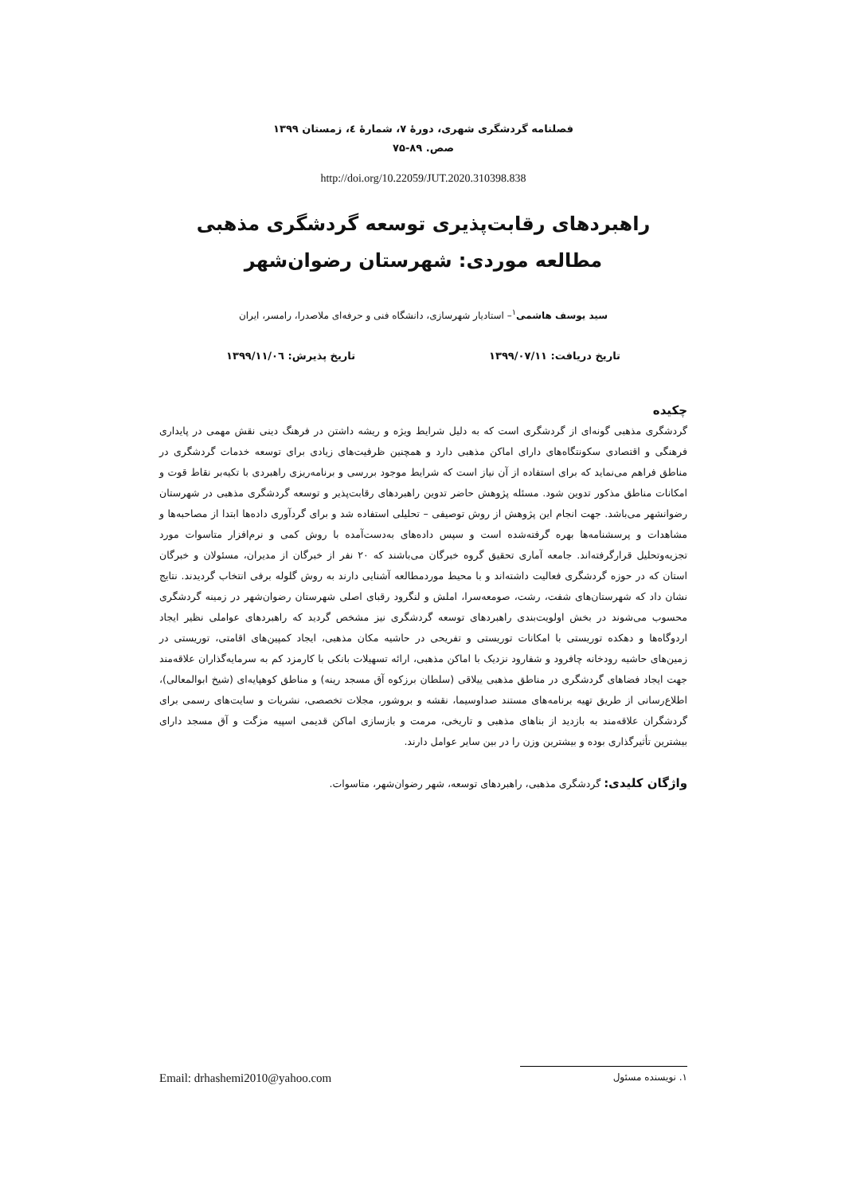فصلنامه گردشگری شهری، دورهٔ ۷، شمارهٔ ٤، زمستان ۱۳۹۹
صص. ۸۹-۷۵
http://doi.org/10.22059/JUT.2020.310398.838
راهبردهای رقابت‌پذیری توسعه گردشگری مذهبی
مطالعه موردی: شهرستان رضوان‌شهر
سید یوسف هاشمی<sup>۱</sup>– استادیار شهرسازی، دانشگاه فنی و حرفه‌ای ملاصدرا، رامسر، ایران
تاریخ دریافت: ۱۳۹۹/۰۷/۱۱ تاریخ پذیرش: ۱۳۹۹/۱۱/۰٦
چکیده
گردشگری مذهبی گونه‌ای از گردشگری است که به دلیل شرایط ویژه و ریشه داشتن در فرهنگ دینی نقش مهمی در پایداری فرهنگی و اقتصادی سکونتگاه‌های دارای اماکن مذهبی دارد و همچنین ظرفیت‌های زیادی برای توسعه خدمات گردشگری در مناطق فراهم می‌نماید که برای استفاده از آن نیاز است که شرایط موجود بررسی و برنامه‌ریزی راهبردی با تکیه‌بر نقاط قوت و امکانات مناطق مذکور تدوین شود. مسئله پژوهش حاضر تدوین راهبردهای رقابت‌پذیر و توسعه گردشگری مذهبی در شهرستان رضوانشهر می‌باشد. جهت انجام این پژوهش از روش توصیفی – تحلیلی استفاده شد و برای گردآوری داده‌ها ابتدا از مصاحبه‌ها و مشاهدات و پرسشنامه‌ها بهره گرفته‌شده است و سپس داده‌های به‌دست‌آمده با روش کمی و نرم‌افزار متاسوات مورد تجزیه‌وتحلیل قرارگرفته‌اند. جامعه آماری تحقیق گروه خبرگان می‌باشند که ۲۰ نفر از خبرگان از مدیران، مسئولان و خبرگان استان که در حوزه گردشگری فعالیت داشته‌اند و با محیط موردمطالعه آشنایی دارند به روش گلوله برفی انتخاب گردیدند. نتایج نشان داد که شهرستان‌های شفت، رشت، صومعه‌سرا، املش و لنگرود رقبای اصلی شهرستان رضوان‌شهر در زمینه گردشگری محسوب می‌شوند در بخش اولویت‌بندی راهبردهای توسعه گردشگری نیز مشخص گردید که راهبردهای عواملی نظیر ایجاد اردوگاه‌ها و دهکده توریستی با امکانات توریستی و تفریحی در حاشیه مکان مذهبی، ایجاد کمپین‌های اقامتی، توریستی در زمین‌های حاشیه رودخانه چافرود و شفارود نزدیک با اماکن مذهبی، ارائه تسهیلات بانکی با کارمزد کم به سرمایه‌گذاران علاقه‌مند جهت ایجاد فضاهای گردشگری در مناطق مذهبی ییلاقی (سلطان برزکوه آق مسجد رینه) و مناطق کوهپایه‌ای (شیخ ابوالمعالی)، اطلاع‌رسانی از طریق تهیه برنامه‌های مستند صداوسیما، نقشه و بروشور، مجلات تخصصی، نشریات و سایت‌های رسمی برای گردشگران علاقه‌مند به بازدید از بناهای مذهبی و تاریخی، مرمت و بازسازی اماکن قدیمی اسپیه مزگت و آق مسجد دارای بیشترین تأثیرگذاری بوده و بیشترین وزن را در بین سایر عوامل دارند.
واژگان کلیدی: گردشگری مذهبی، راهبردهای توسعه، شهر رضوان‌شهر، متاسوات.
۱. نویسنده مسئول Email: drhashemi2010@yahoo.com